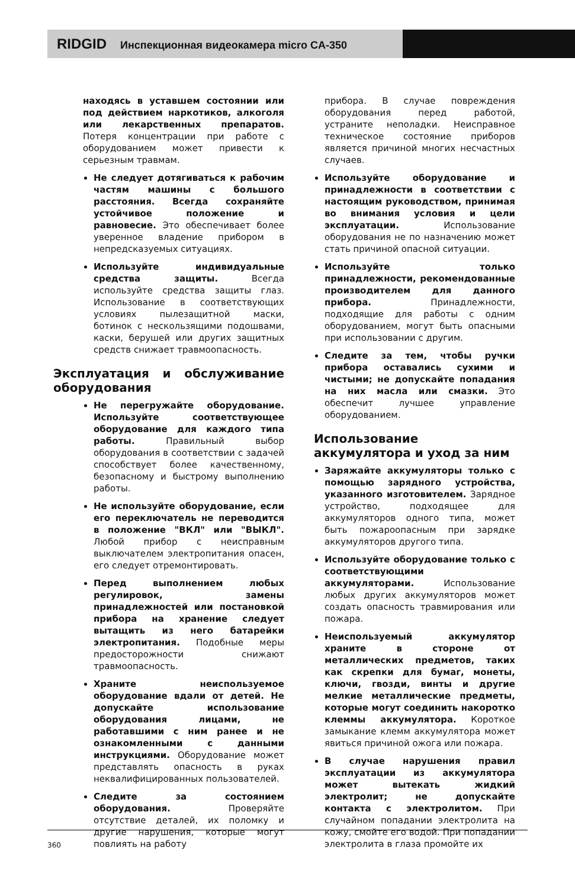RIDGID Инспекционная видеокамера micro CA-350
находясь в уставшем состоянии или под действием наркотиков, алкоголя или лекарственных препаратов. Потеря концентрации при работе с оборудованием может привести к серьезным травмам.
Не следует дотягиваться к рабочим частям машины с большого расстояния. Всегда сохраняйте устойчивое положение и равновесие. Это обеспечивает более уверенное владение прибором в непредсказуемых ситуациях.
Используйте индивидуальные средства защиты. Всегда используйте средства защиты глаз. Использование в соответствующих условиях пылезащитной маски, ботинок с нескользящими подошвами, каски, берушей или других защитных средств снижает травмоопасность.
Эксплуатация и обслуживание оборудования
Не перегружайте оборудование. Используйте соответствующее оборудование для каждого типа работы. Правильный выбор оборудования в соответствии с задачей способствует более качественному, безопасному и быстрому выполнению работы.
Не используйте оборудование, если его переключатель не переводится в положение "ВКЛ" или "ВЫКЛ". Любой прибор с неисправным выключателем электропитания опасен, его следует отремонтировать.
Перед выполнением любых регулировок, замены принадлежностей или постановкой прибора на хранение следует вытащить из него батарейки электропитания. Подобные меры предосторожности снижают травмоопасность.
Храните неиспользуемое оборудование вдали от детей. Не допускайте использование оборудования лицами, не работавшими с ним ранее и не ознакомленными с данными инструкциями. Оборудование может представлять опасность в руках неквалифицированных пользователей.
Следите за состоянием оборудования. Проверяйте отсутствие деталей, их поломку и другие нарушения, которые могут повлиять на работу
прибора. В случае повреждения оборудования перед работой, устраните неполадки. Неисправное техническое состояние приборов является причиной многих несчастных случаев.
Используйте оборудование и принадлежности в соответствии с настоящим руководством, принимая во внимания условия и цели эксплуатации. Использование оборудования не по назначению может стать причиной опасной ситуации.
Используйте только принадлежности, рекомендованные производителем для данного прибора. Принадлежности, подходящие для работы с одним оборудованием, могут быть опасными при использовании с другим.
Следите за тем, чтобы ручки прибора оставались сухими и чистыми; не допускайте попадания на них масла или смазки. Это обеспечит лучшее управление оборудованием.
Использование аккумулятора и уход за ним
Заряжайте аккумуляторы только с помощью зарядного устройства, указанного изготовителем. Зарядное устройство, подходящее для аккумуляторов одного типа, может быть пожароопасным при зарядке аккумуляторов другого типа.
Используйте оборудование только с соответствующими аккумуляторами. Использование любых других аккумуляторов может создать опасность травмирования или пожара.
Неиспользуемый аккумулятор храните в стороне от металлических предметов, таких как скрепки для бумаг, монеты, ключи, гвозди, винты и другие мелкие металлические предметы, которые могут соединить накоротко клеммы аккумулятора. Короткое замыкание клемм аккумулятора может явиться причиной ожога или пожара.
В случае нарушения правил эксплуатации из аккумулятора может вытекать жидкий электролит; не допускайте контакта с электролитом. При случайном попадании электролита на кожу, смойте его водой. При попадании электролита в глаза промойте их
360